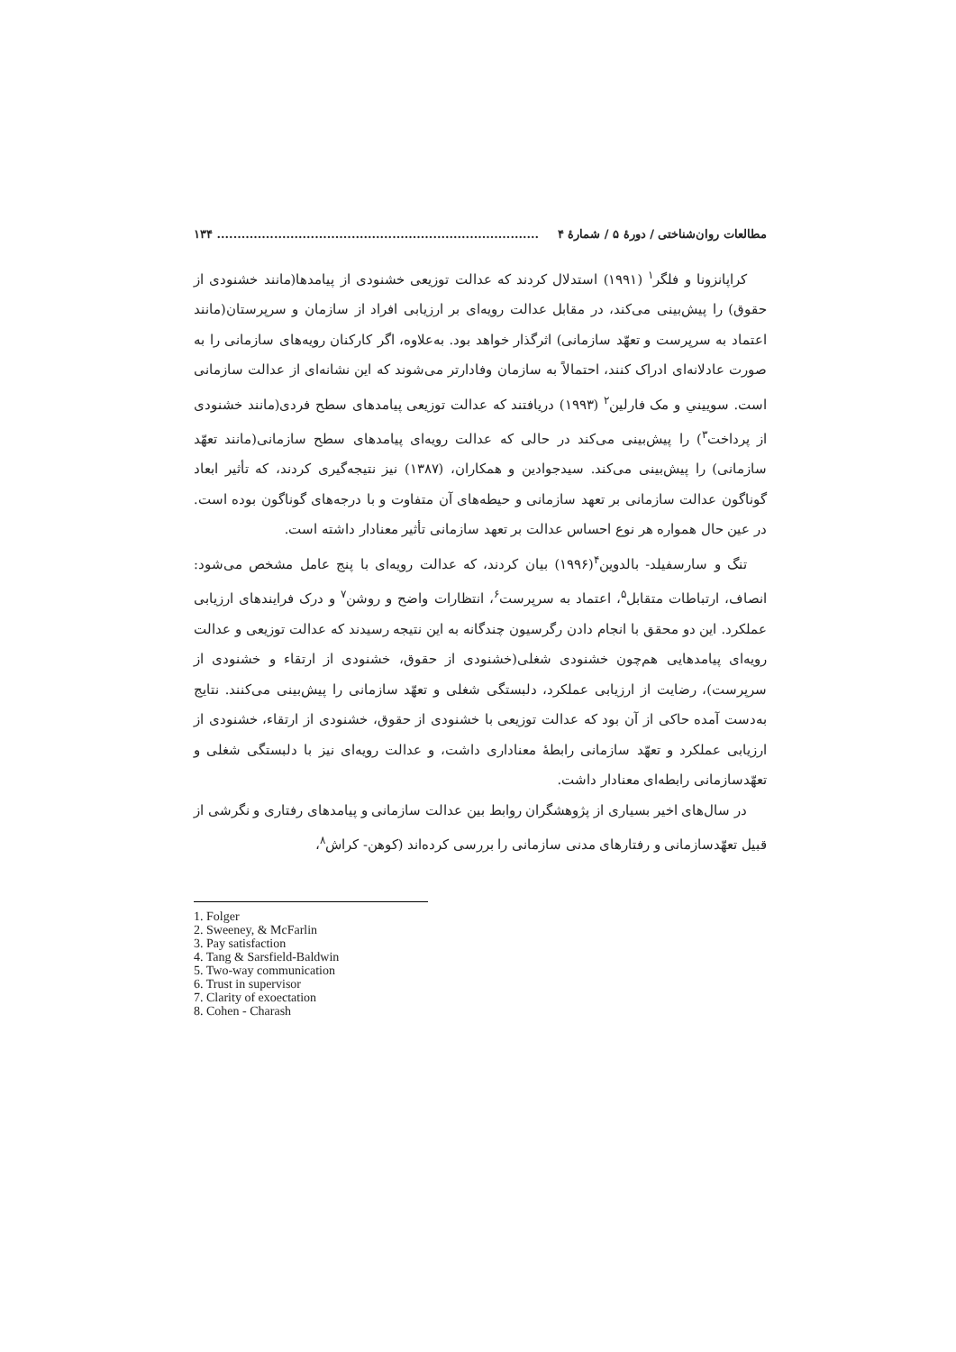مطالعات روان‌شناختی / دورهٔ ۵ / شمارهٔ ۴............................................................................... ۱۳۴
کراپانزونا و فلگر<sup>۱</sup> (۱۹۹۱) استدلال کردند که عدالت توزیعی خشنودی از پیامدها(مانند خشنودی از حقوق) را پیش‌بینی می‌کند، در مقابل عدالت رویه‌ای بر ارزیابی افراد از سازمان و سرپرستان(مانند اعتماد به سرپرست و تعهّد سازمانی) اثرگذار خواهد بود. به‌علاوه، اگر کارکنان رویه‌های سازمانی را به صورت عادلانه‌ای ادراک کنند، احتمالاً به سازمان وفادارتر می‌شوند که این نشانه‌ای از عدالت سازمانی است. سوییني و مک فارلین<sup>۲</sup> (۱۹۹۳) دریافتند که عدالت توزیعی پیامدهای سطح فردی(مانند خشنودی از پرداخت<sup>۳</sup>) را پیش‌بینی می‌کند در حالی که عدالت رویه‌ای پیامدهای سطح سازمانی(مانند تعهّد سازمانی) را پیش‌بینی می‌کند. سیدجوادین و همکاران، (۱۳۸۷) نیز نتیجه‌گیری کردند، که تأثیر ابعاد گوناگون عدالت سازمانی بر تعهد سازمانی و حیطه‌های آن متفاوت و با درجه‌های گوناگون بوده است. در عین حال همواره هر نوع احساس عدالت بر تعهد سازمانی تأثیر معنادار داشته است.
تنگ و سارسفیلد- بالدوین<sup>۴</sup>(۱۹۹۶) بیان کردند، که عدالت رویه‌ای با پنج عامل مشخص می‌شود: انصاف، ارتباطات متقابل<sup>۵</sup>، اعتماد به سرپرست<sup>۶</sup>، انتظارات واضح و روشن<sup>۷</sup> و درک فرایندهای ارزیابی عملکرد. این دو محقق با انجام دادن رگرسیون چندگانه به این نتیجه رسیدند که عدالت توزیعی و عدالت رویه‌ای پیامدهایی هم‌چون خشنودی شغلی(خشنودی از حقوق، خشنودی از ارتقاء و خشنودی از سرپرست)، رضایت از ارزیابی عملکرد، دلبستگی شغلی و تعهّد سازمانی را پیش‌بینی می‌کنند. نتایج به‌دست آمده حاکی از آن بود که عدالت توزیعی با خشنودی از حقوق، خشنودی از ارتقاء، خشنودی از ارزیابی عملکرد و تعهّد سازمانی رابطهٔ معناداری داشت، و عدالت رویه‌ای نیز با دلبستگی شغلی و تعهّدسازمانی رابطه‌ای معنادار داشت.
در سال‌های اخیر بسیاری از پژوهشگران روابط بین عدالت سازمانی و پیامدهای رفتاری و نگرشی از قبیل تعهّدسازمانی و رفتارهای مدنی سازمانی را بررسی کرده‌اند (کوهن- کراش<sup>۸</sup>،
1. Folger
2. Sweeney, & McFarlin
3. Pay satisfaction
4. Tang & Sarsfield-Baldwin
5. Two-way communication
6. Trust in supervisor
7. Clarity of exoectation
8. Cohen - Charash